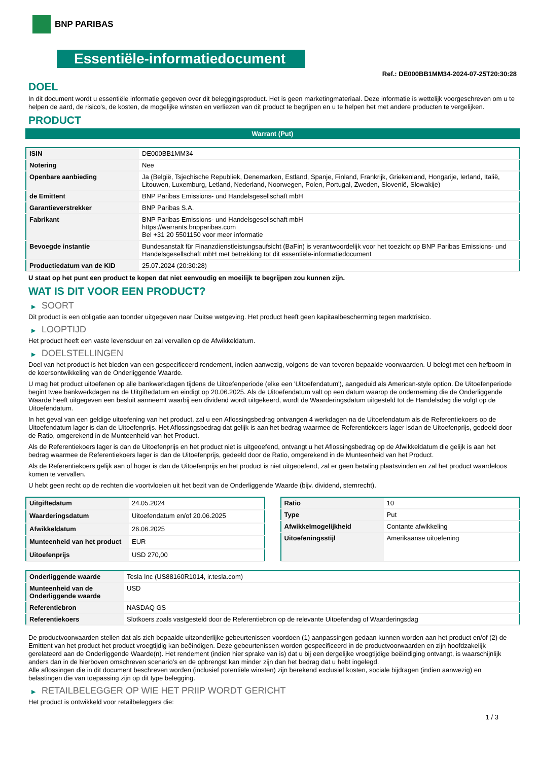BNP PARIBAS
Essentiële-informatiedocument
Ref.: DE000BB1MM34-2024-07-25T20:30:28
DOEL
In dit document wordt u essentiële informatie gegeven over dit beleggingsproduct. Het is geen marketingmateriaal. Deze informatie is wettelijk voorgeschreven om u te helpen de aard, de risico's, de kosten, de mogelijke winsten en verliezen van dit product te begrijpen en u te helpen het met andere producten te vergelijken.
PRODUCT
Warrant (Put)
| ISIN | DE000BB1MM34 |
| Notering | Nee |
| Openbare aanbieding | Ja (België, Tsjechische Republiek, Denemarken, Estland, Spanje, Finland, Frankrijk, Griekenland, Hongarije, Ierland, Italië, Litouwen, Luxemburg, Letland, Nederland, Noorwegen, Polen, Portugal, Zweden, Slovenië, Slowakije) |
| de Emittent | BNP Paribas Emissions- und Handelsgesellschaft mbH |
| Garantieverstrekker | BNP Paribas S.A. |
| Fabrikant | BNP Paribas Emissions- und Handelsgesellschaft mbH https://warrants.bnpparibas.com Bel +31 20 5501150 voor meer informatie |
| Bevoegde instantie | Bundesanstalt für Finanzdienstleistungsaufsicht (BaFin) is verantwoordelijk voor het toezicht op BNP Paribas Emissions- und Handelsgesellschaft mbH met betrekking tot dit essentiële-informatiedocument |
| Productiedatum van de KID | 25.07.2024 (20:30:28) |
U staat op het punt een product te kopen dat niet eenvoudig en moeilijk te begrijpen zou kunnen zijn.
WAT IS DIT VOOR EEN PRODUCT?
▶ SOORT
Dit product is een obligatie aan toonder uitgegeven naar Duitse wetgeving. Het product heeft geen kapitaalbescherming tegen marktrisico.
▶ LOOPTIJD
Het product heeft een vaste levensduur en zal vervallen op de Afwikkeldatum.
▶ DOELSTELLINGEN
Doel van het product is het bieden van een gespecificeerd rendement, indien aanwezig, volgens de van tevoren bepaalde voorwaarden. U belegt met een hefboom in de koersontwikkeling van de Onderliggende Waarde.
U mag het product uitoefenen op alle bankwerkdagen tijdens de Uitoefenperiode (elke een 'Uitoefendatum'), aangeduid als American-style option. De Uitoefenperiode begint twee bankwerkdagen na de Uitgiftedatum en eindigt op 20.06.2025. Als de Uitoefendatum valt op een datum waarop de onderneming die de Onderliggende Waarde heeft uitgegeven een besluit aanneemt waarbij een dividend wordt uitgekeerd, wordt de Waarderingsdatum uitgesteld tot de Handelsdag die volgt op de Uitoefendatum.
In het geval van een geldige uitoefening van het product, zal u een Aflossingsbedrag ontvangen 4 werkdagen na de Uitoefendatum als de Referentiekoers op de Uitoefendatum lager is dan de Uitoefenprijs. Het Aflossingsbedrag dat gelijk is aan het bedrag waarmee de Referentiekoers lager isdan de Uitoefenprijs, gedeeld door de Ratio, omgerekend in de Munteenheid van het Product.
Als de Referentiekoers lager is dan de Uitoefenprijs en het product niet is uitgeoefend, ontvangt u het Aflossingsbedrag op de Afwikkeldatum die gelijk is aan het bedrag waarmee de Referentiekoers lager is dan de Uitoefenprijs, gedeeld door de Ratio, omgerekend in de Munteenheid van het Product.
Als de Referentiekoers gelijk aan of hoger is dan de Uitoefenprijs en het product is niet uitgeoefend, zal er geen betaling plaatsvinden en zal het product waardeloos komen te vervallen.
U hebt geen recht op de rechten die voortvloeien uit het bezit van de Onderliggende Waarde (bijv. dividend, stemrecht).
| Uitgiftedatum | 24.05.2024 |
| Waarderingsdatum | Uitoefendatum en/of 20.06.2025 |
| Afwikkeldatum | 26.06.2025 |
| Munteenheid van het product | EUR |
| Uitoefenprijs | USD 270,00 |
| Ratio | 10 |
| Type | Put |
| Afwikkelmogelijkheid | Contante afwikkeling |
| Uitoefeningsstijl | Amerikaanse uitoefening |
| Onderliggende waarde | Tesla Inc (US88160R1014, ir.tesla.com) |
| Munteenheid van de Onderliggende waarde | USD |
| Referentiebron | NASDAQ GS |
| Referentiekoers | Slotkoers zoals vastgesteld door de Referentiebron op de relevante Uitoefendag of Waarderingsdag |
De productvoorwaarden stellen dat als zich bepaalde uitzonderlijke gebeurtenissen voordoen (1) aanpassingen gedaan kunnen worden aan het product en/of (2) de Emittent van het product het product vroegtijdig kan beëindigen. Deze gebeurtenissen worden gespecificeerd in de productvoorwaarden en zijn hoofdzakelijk gerelateerd aan de Onderliggende Waarde(n). Het rendement (indien hier sprake van is) dat u bij een dergelijke vroegtijdige beëindiging ontvangt, is waarschijnlijk anders dan in de hierboven omschreven scenario’s en de opbrengst kan minder zijn dan het bedrag dat u hebt ingelegd.
Alle aflossingen die in dit document beschreven worden (inclusief potentiële winsten) zijn berekend exclusief kosten, sociale bijdragen (indien aanwezig) en belastingen die van toepassing zijn op dit type belegging.
▶ RETAILBELEGGER OP WIE HET PRIIP WORDT GERICHT
Het product is ontwikkeld voor retailbeleggers die:
1 / 3